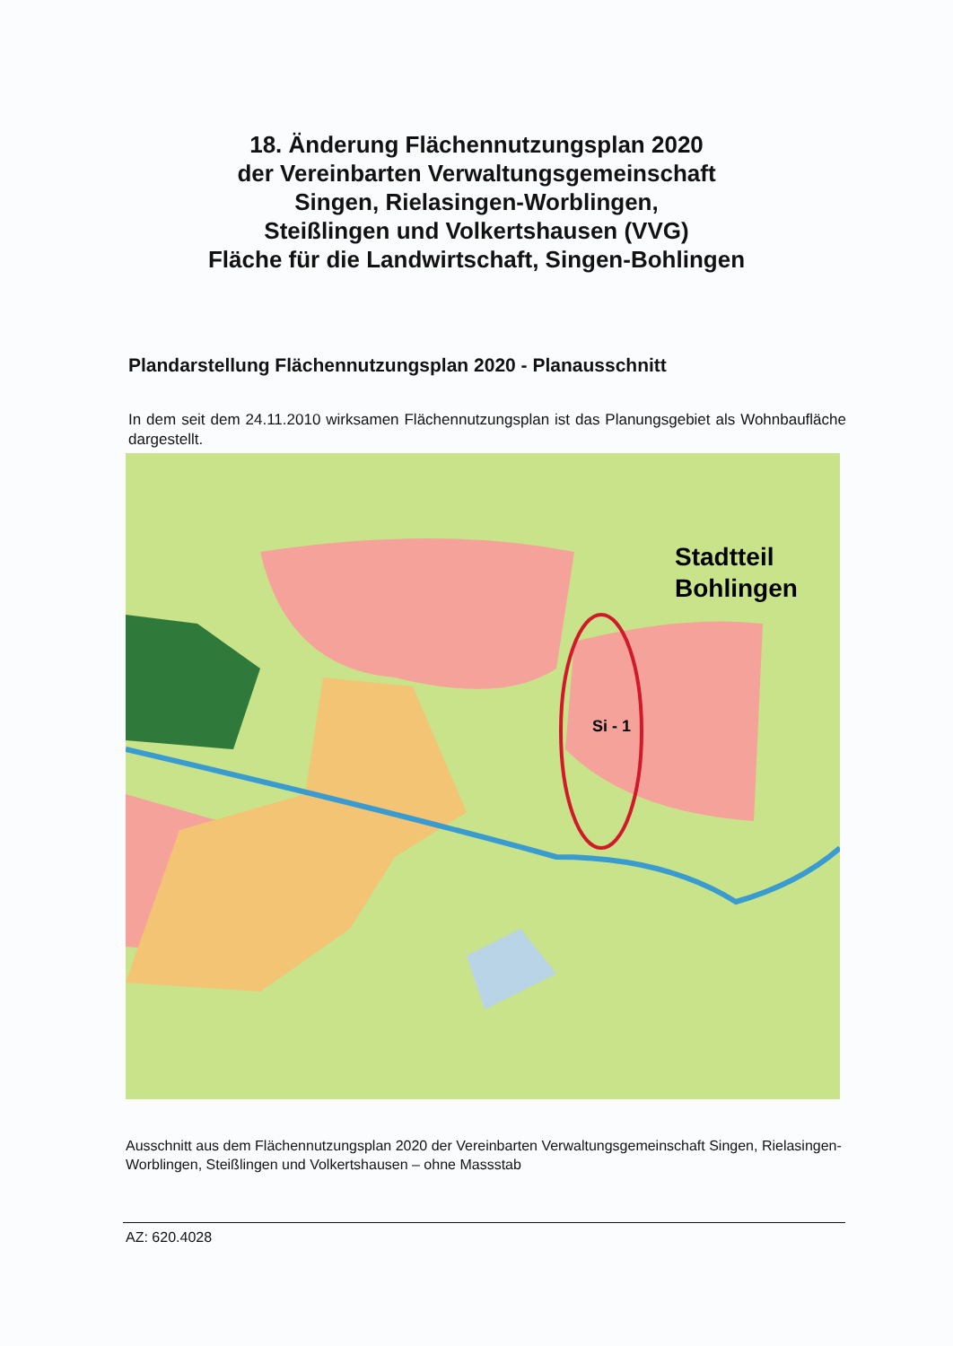18. Änderung Flächennutzungsplan 2020
der Vereinbarten Verwaltungsgemeinschaft
Singen, Rielasingen-Worblingen,
Steißlingen und Volkertshausen (VVG)
Fläche für die Landwirtschaft, Singen-Bohlingen
Plandarstellung Flächennutzungsplan 2020 - Planausschnitt
In dem seit dem 24.11.2010 wirksamen Flächennutzungsplan ist das Planungsgebiet als Wohnbaufläche dargestellt.
Si - 1
Stadtteil
Bohlingen
Ausschnitt aus dem Flächennutzungsplan 2020 der Vereinbarten Verwaltungsgemeinschaft Singen, Rielasingen-Worblingen, Steißlingen und Volkertshausen – ohne Massstab
AZ: 620.4028